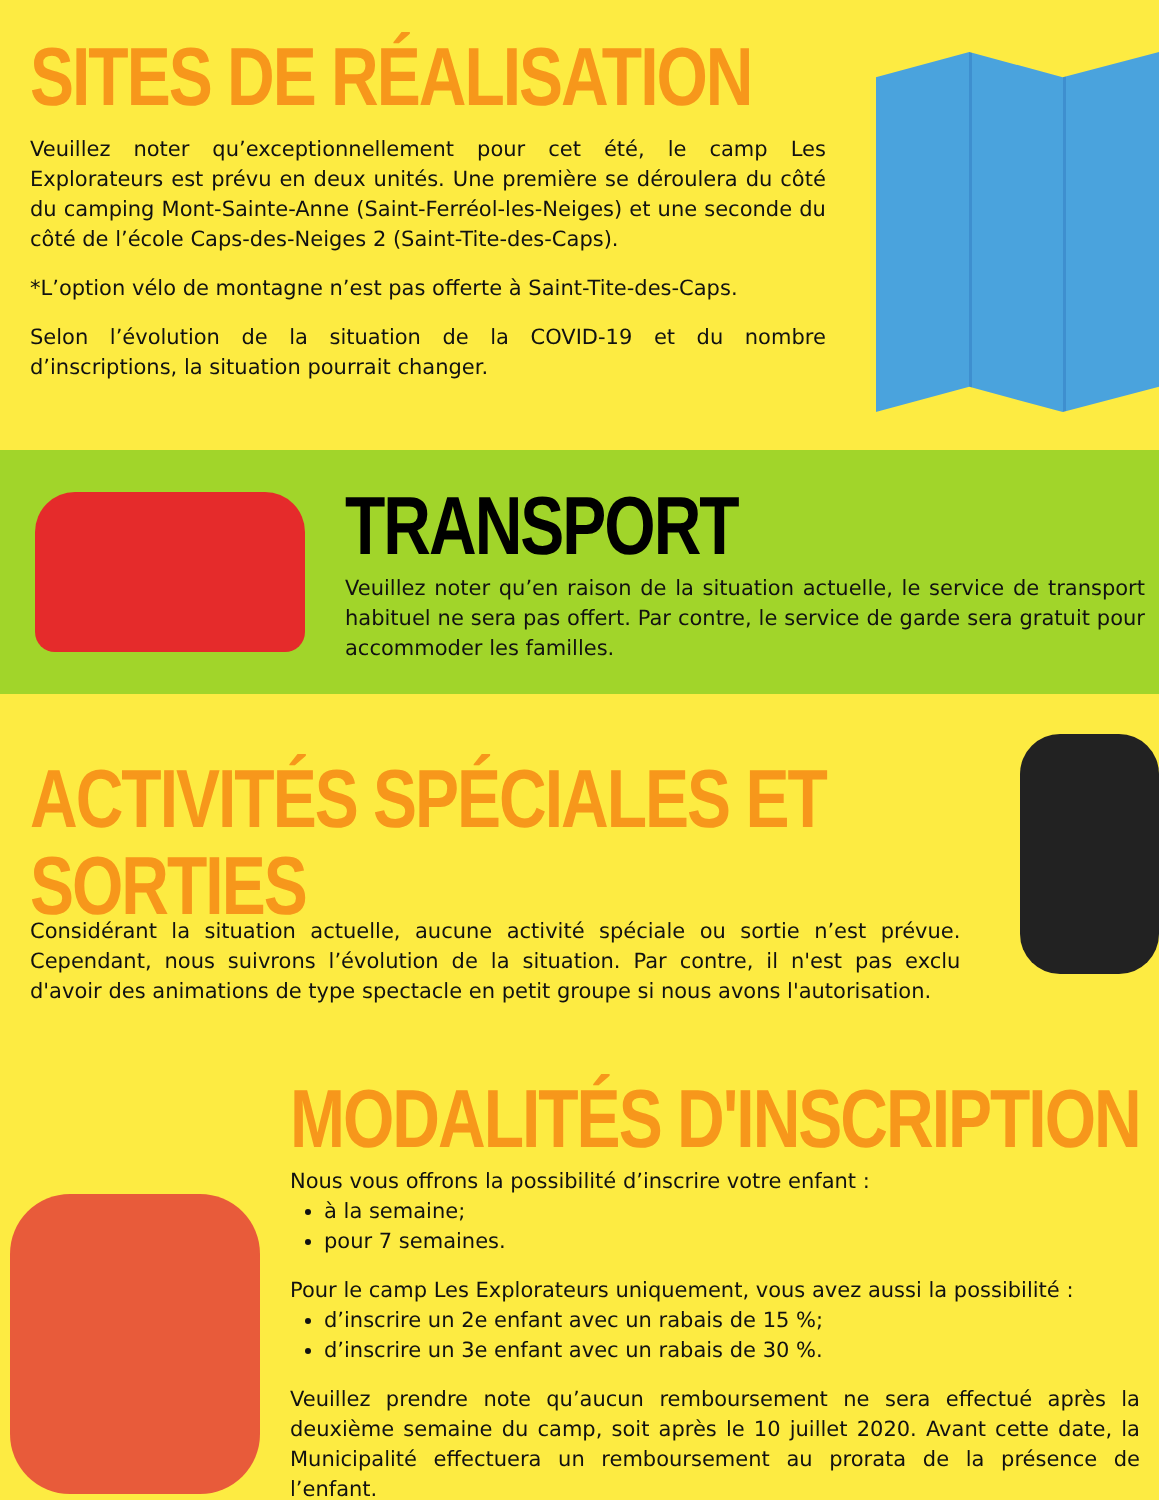SITES DE RÉALISATION
Veuillez noter qu’exceptionnellement pour cet été, le camp Les Explorateurs est prévu en deux unités. Une première se déroulera du côté du camping Mont-Sainte-Anne (Saint-Ferréol-les-Neiges) et une seconde du côté de l’école Caps-des-Neiges 2 (Saint-Tite-des-Caps).
*L’option vélo de montagne n’est pas offerte à Saint-Tite-des-Caps.
Selon l’évolution de la situation de la COVID-19 et du nombre d’inscriptions, la situation pourrait changer.
TRANSPORT
Veuillez noter qu’en raison de la situation actuelle, le service de transport habituel ne sera pas offert. Par contre, le service de garde sera gratuit pour accommoder les familles.
ACTIVITÉS SPÉCIALES ET SORTIES
Considérant la situation actuelle, aucune activité spéciale ou sortie n’est prévue. Cependant, nous suivrons l’évolution de la situation. Par contre, il n'est pas exclu d'avoir des animations de type spectacle en petit groupe si nous avons l'autorisation.
MODALITÉS D'INSCRIPTION
Nous vous offrons la possibilité d’inscrire votre enfant :
à la semaine;
pour 7 semaines.
Pour le camp Les Explorateurs uniquement, vous avez aussi la possibilité :
d’inscrire un 2e enfant avec un rabais de 15 %;
d’inscrire un 3e enfant avec un rabais de 30 %.
Veuillez prendre note qu’aucun remboursement ne sera effectué après la deuxième semaine du camp, soit après le 10 juillet 2020. Avant cette date, la Municipalité effectuera un remboursement au prorata de la présence de l’enfant.